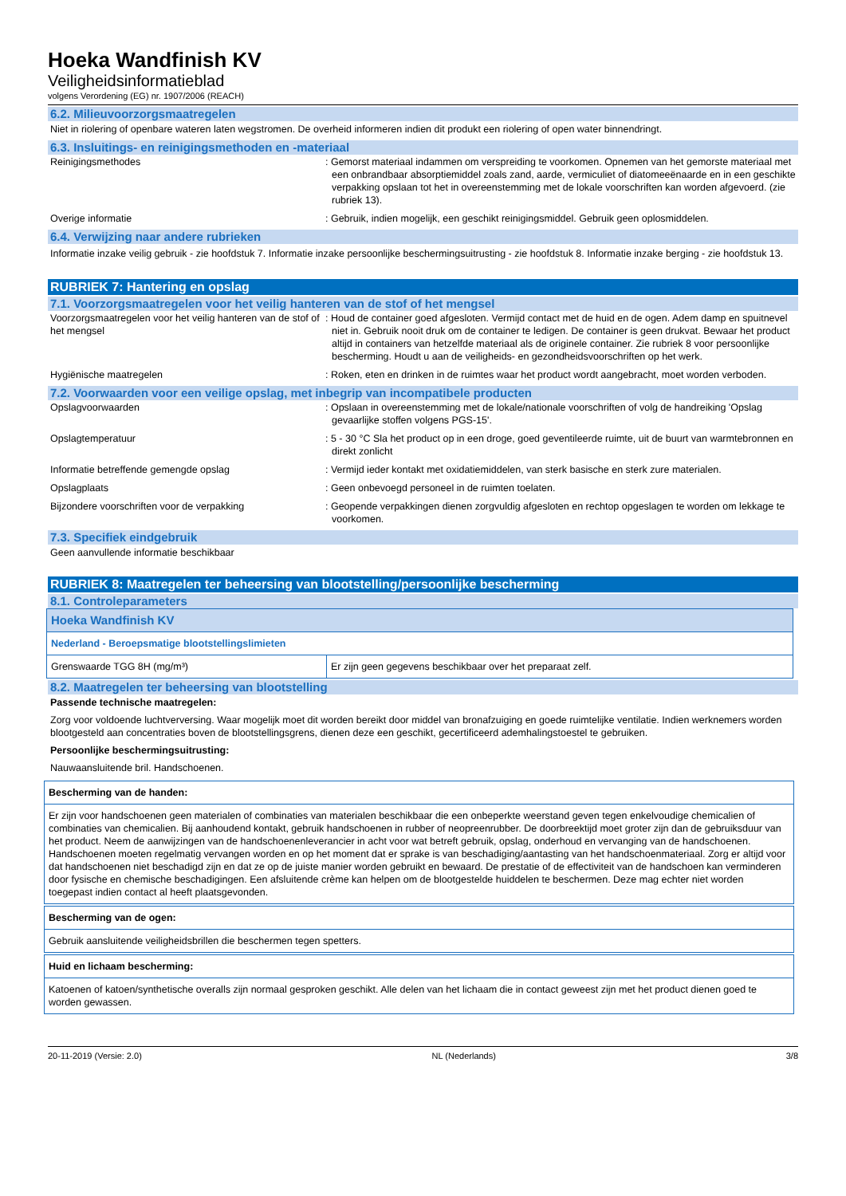Hoeka Wandfinish KV
Veiligheidsinformatieblad
volgens Verordening (EG) nr. 1907/2006 (REACH)
6.2. Milieuvoorzorgsmaatregelen
Niet in riolering of openbare wateren laten wegstromen. De overheid informeren indien dit produkt een riolering of open water binnendringt.
6.3. Insluitings- en reinigingsmethoden en -materiaal
Reinigingsmethodes : Gemorst materiaal indammen om verspreiding te voorkomen. Opnemen van het gemorste materiaal met een onbrandbaar absorptiemiddel zoals zand, aarde, vermiculiet of diatomeeënaarde en in een geschikte verpakking opslaan tot het in overeenstemming met de lokale voorschriften kan worden afgevoerd. (zie rubriek 13).
Overige informatie : Gebruik, indien mogelijk, een geschikt reinigingsmiddel. Gebruik geen oplosmiddelen.
6.4. Verwijzing naar andere rubrieken
Informatie inzake veilig gebruik - zie hoofdstuk 7. Informatie inzake persoonlijke beschermingsuitrusting - zie hoofdstuk 8. Informatie inzake berging - zie hoofdstuk 13.
RUBRIEK 7: Hantering en opslag
7.1. Voorzorgsmaatregelen voor het veilig hanteren van de stof of het mengsel
Voorzorgsmaatregelen voor het veilig hanteren van de stof of het mengsel
: Houd de container goed afgesloten. Vermijd contact met de huid en de ogen. Adem damp en spuitnevel niet in. Gebruik nooit druk om de container te ledigen. De container is geen drukvat. Bewaar het product altijd in containers van hetzelfde materiaal als de originele container. Zie rubriek 8 voor persoonlijke bescherming. Houdt u aan de veiligheids- en gezondheidsvoorschriften op het werk.
Hygiënische maatregelen : Roken, eten en drinken in de ruimtes waar het product wordt aangebracht, moet worden verboden.
7.2. Voorwaarden voor een veilige opslag, met inbegrip van incompatibele producten
Opslagvoorwaarden : Opslaan in overeenstemming met de lokale/nationale voorschriften of volg de handreiking 'Opslag gevaarlijke stoffen volgens PGS-15'.
Opslagtemperatuur : 5 - 30 °C Sla het product op in een droge, goed geventileerde ruimte, uit de buurt van warmtebronnen en direkt zonlicht
Informatie betreffende gemengde opslag : Vermijd ieder kontakt met oxidatiemiddelen, van sterk basische en sterk zure materialen.
Opslagplaats : Geen onbevoegd personeel in de ruimten toelaten.
Bijzondere voorschriften voor de verpakking : Geopende verpakkingen dienen zorgvuldig afgesloten en rechtop opgeslagen te worden om lekkage te voorkomen.
7.3. Specifiek eindgebruik
Geen aanvullende informatie beschikbaar
RUBRIEK 8: Maatregelen ter beheersing van blootstelling/persoonlijke bescherming
8.1. Controleparameters
| Hoeka Wandfinish KV | |
| Nederland - Beroepsmatige blootstellingslimieten | |
| Grenswaarde TGG 8H (mg/m³) | Er zijn geen gegevens beschikbaar over het preparaat zelf. |
8.2. Maatregelen ter beheersing van blootstelling
Passende technische maatregelen:
Zorg voor voldoende luchtverversing. Waar mogelijk moet dit worden bereikt door middel van bronafzuiging en goede ruimtelijke ventilatie. Indien werknemers worden blootgesteld aan concentraties boven de blootstellingsgrens, dienen deze een geschikt, gecertificeerd ademhalingstoestel te gebruiken.
Persoonlijke beschermingsuitrusting:
Nauwaansluitende bril. Handschoenen.
Bescherming van de handen:
Er zijn voor handschoenen geen materialen of combinaties van materialen beschikbaar die een onbeperkte weerstand geven tegen enkelvoudige chemicalien of combinaties van chemicalien. Bij aanhoudend kontakt, gebruik handschoenen in rubber of neopreenrubber. De doorbreektijd moet groter zijn dan de gebruiksduur van het product. Neem de aanwijzingen van de handschoenenleverancier in acht voor wat betreft gebruik, opslag, onderhoud en vervanging van de handschoenen. Handschoenen moeten regelmatig vervangen worden en op het moment dat er sprake is van beschadiging/aantasting van het handschoenmateriaal. Zorg er altijd voor dat handschoenen niet beschadigd zijn en dat ze op de juiste manier worden gebruikt en bewaard. De prestatie of de effectiviteit van de handschoen kan verminderen door fysische en chemische beschadigingen. Een afsluitende crème kan helpen om de blootgestelde huiddelen te beschermen. Deze mag echter niet worden toegepast indien contact al heeft plaatsgevonden.
Bescherming van de ogen:
Gebruik aansluitende veiligheidsbrillen die beschermen tegen spetters.
Huid en lichaam bescherming:
Katoenen of katoen/synthetische overalls zijn normaal gesproken geschikt. Alle delen van het lichaam die in contact geweest zijn met het product dienen goed te worden gewassen.
20-11-2019 (Versie: 2.0) NL (Nederlands) 3/8